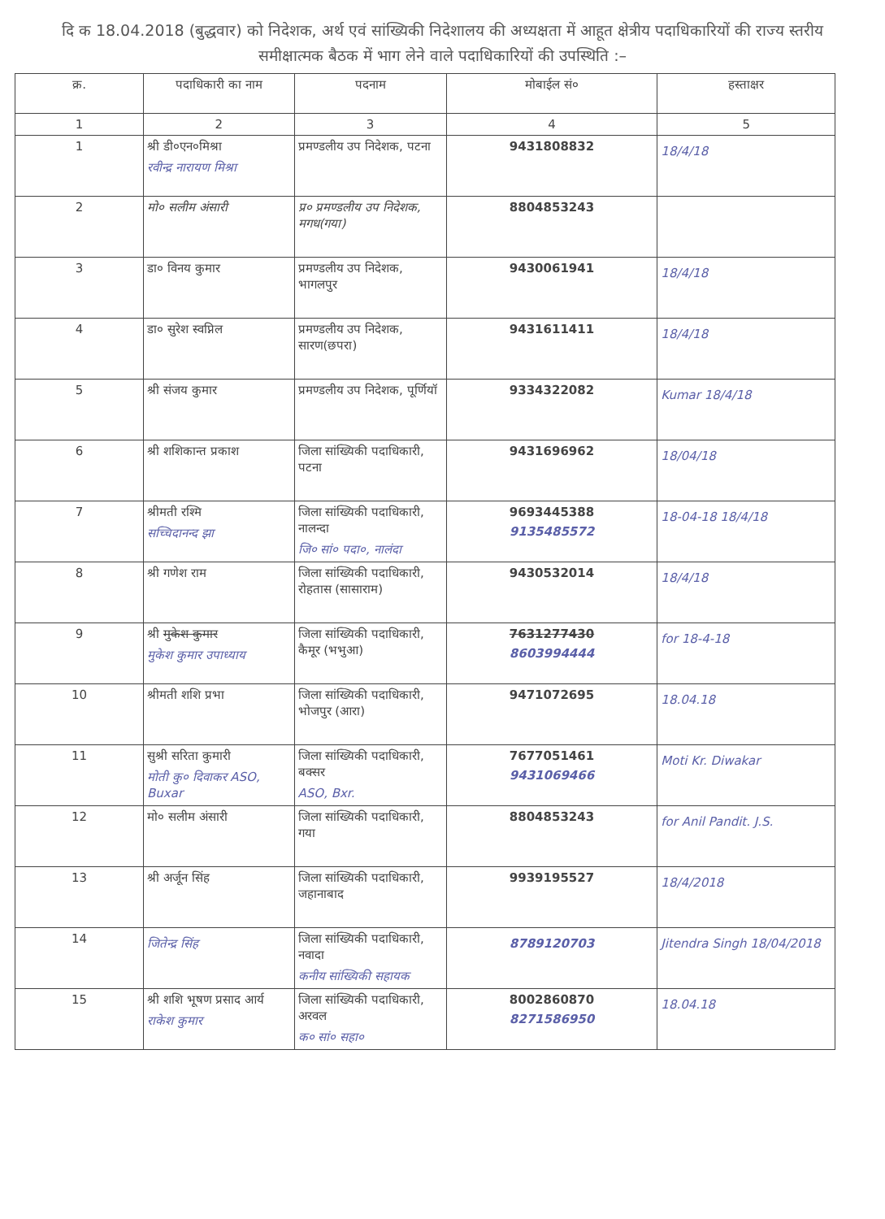दि क 18.04.2018 (बुद्धवार) को निदेशक, अर्थ एवं सांख्यिकी निदेशालय की अध्यक्षता में आहूत क्षेत्रीय पदाधिकारियों की राज्य स्तरीय समीक्षात्मक बैठक में भाग लेने वाले पदाधिकारियों की उपस्थिति :–
| क्र. | पदाधिकारी का नाम | पदनाम | मोबाईल सं० | हस्ताक्षर |
| --- | --- | --- | --- | --- |
| 1 | 2 | 3 | 4 | 5 |
| 1 | श्री डी०एन०मिश्रा रवीन्द्र नारायण मिश्रा | प्रमण्डलीय उप निदेशक, पटना | 9431808832 | 18/4/18 |
| 2 | मो० सलीम अंसारी | प्र० प्रमण्डलीय उप निदेशक, मगध(गया) | 8804853243 | |
| 3 | डा० विनय कुमार | प्रमण्डलीय उप निदेशक, भागलपुर | 9430061941 | 18/4/18 |
| 4 | डा० सुरेश स्वप्निल | प्रमण्डलीय उप निदेशक, सारण(छपरा) | 9431611411 | 18/4/18 |
| 5 | श्री संजय कुमार | प्रमण्डलीय उप निदेशक, पूर्णियॉ | 9334322082 | Kumar 18/4/18 |
| 6 | श्री शशिकान्त प्रकाश | जिला सांख्यिकी पदाधिकारी, पटना | 9431696962 | 18/04/18 |
| 7 | श्रीमती रश्मि सच्चिदानन्द झा | जिला सांख्यिकी पदाधिकारी, नालन्दा जि० सां० पदा०, नालंदा | 9693445388 9135485572 | 18-04-18 18/4/18 |
| 8 | श्री गणेश राम | जिला सांख्यिकी पदाधिकारी, रोहतास (सासाराम) | 9430532014 | 18/4/18 |
| 9 | श्री मुकेश कुमार मुकेश कुमार उपाध्याय | जिला सांख्यिकी पदाधिकारी, कैमूर (भभुआ) | 7631277430 8603994444 | for 18-4-18 |
| 10 | श्रीमती शशि प्रभा | जिला सांख्यिकी पदाधिकारी, भोजपुर (आरा) | 9471072695 | 18.04.18 |
| 11 | सुश्री सरिता कुमारी मोती कु० दिवाकर ASO, Buxar | जिला सांख्यिकी पदाधिकारी, बक्सर ASO, Bxr. | 7677051461 9431069466 | Moti Kr. Diwakar |
| 12 | मो० सलीम अंसारी | जिला सांख्यिकी पदाधिकारी, गया | 8804853243 | for Anil Pandit. J.S. |
| 13 | श्री अर्जून सिंह | जिला सांख्यिकी पदाधिकारी, जहानाबाद | 9939195527 | 18/4/2018 |
| 14 | जितेन्द्र सिंह | जिला सांख्यिकी पदाधिकारी, नवादा कनीय सांख्यिकी सहायक | 8789120703 | Jitendra Singh 18/04/2018 |
| 15 | श्री शशि भूषण प्रसाद आर्य राकेश कुमार | जिला सांख्यिकी पदाधिकारी, अरवल क० सां० सहा० | 8002860870 8271586950 | 18.04.18 |